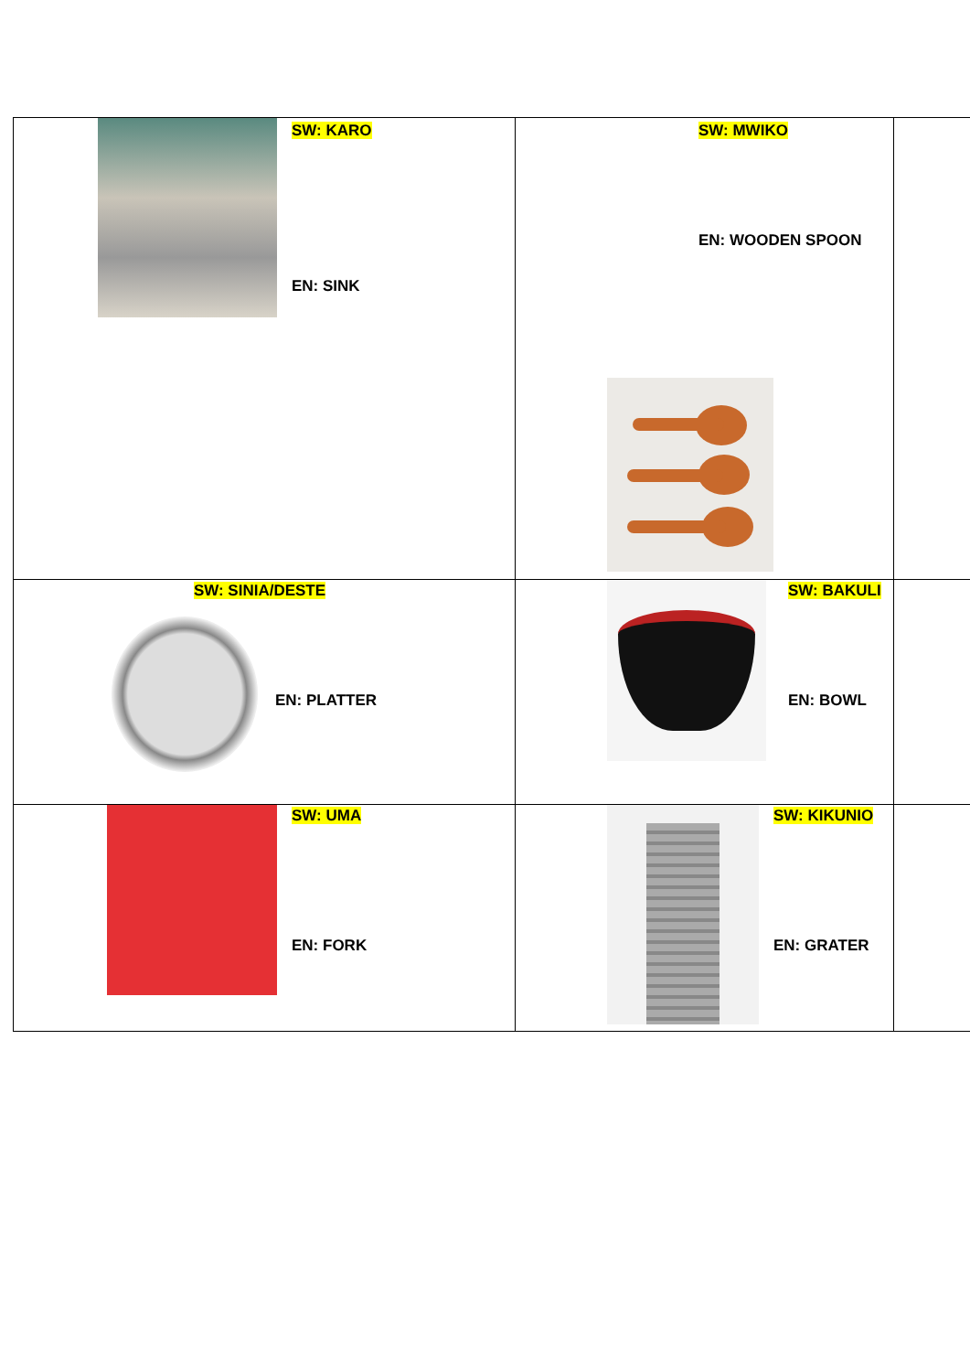| SW: KARO EN: SINK | SW: MWIKO EN: WOODEN SPOON | |
| SW: SINIA/DESTE EN: PLATTER | SW: BAKULI EN: BOWL | |
| SW: UMA EN: FORK | SW: KIKUNIO EN: GRATER | |